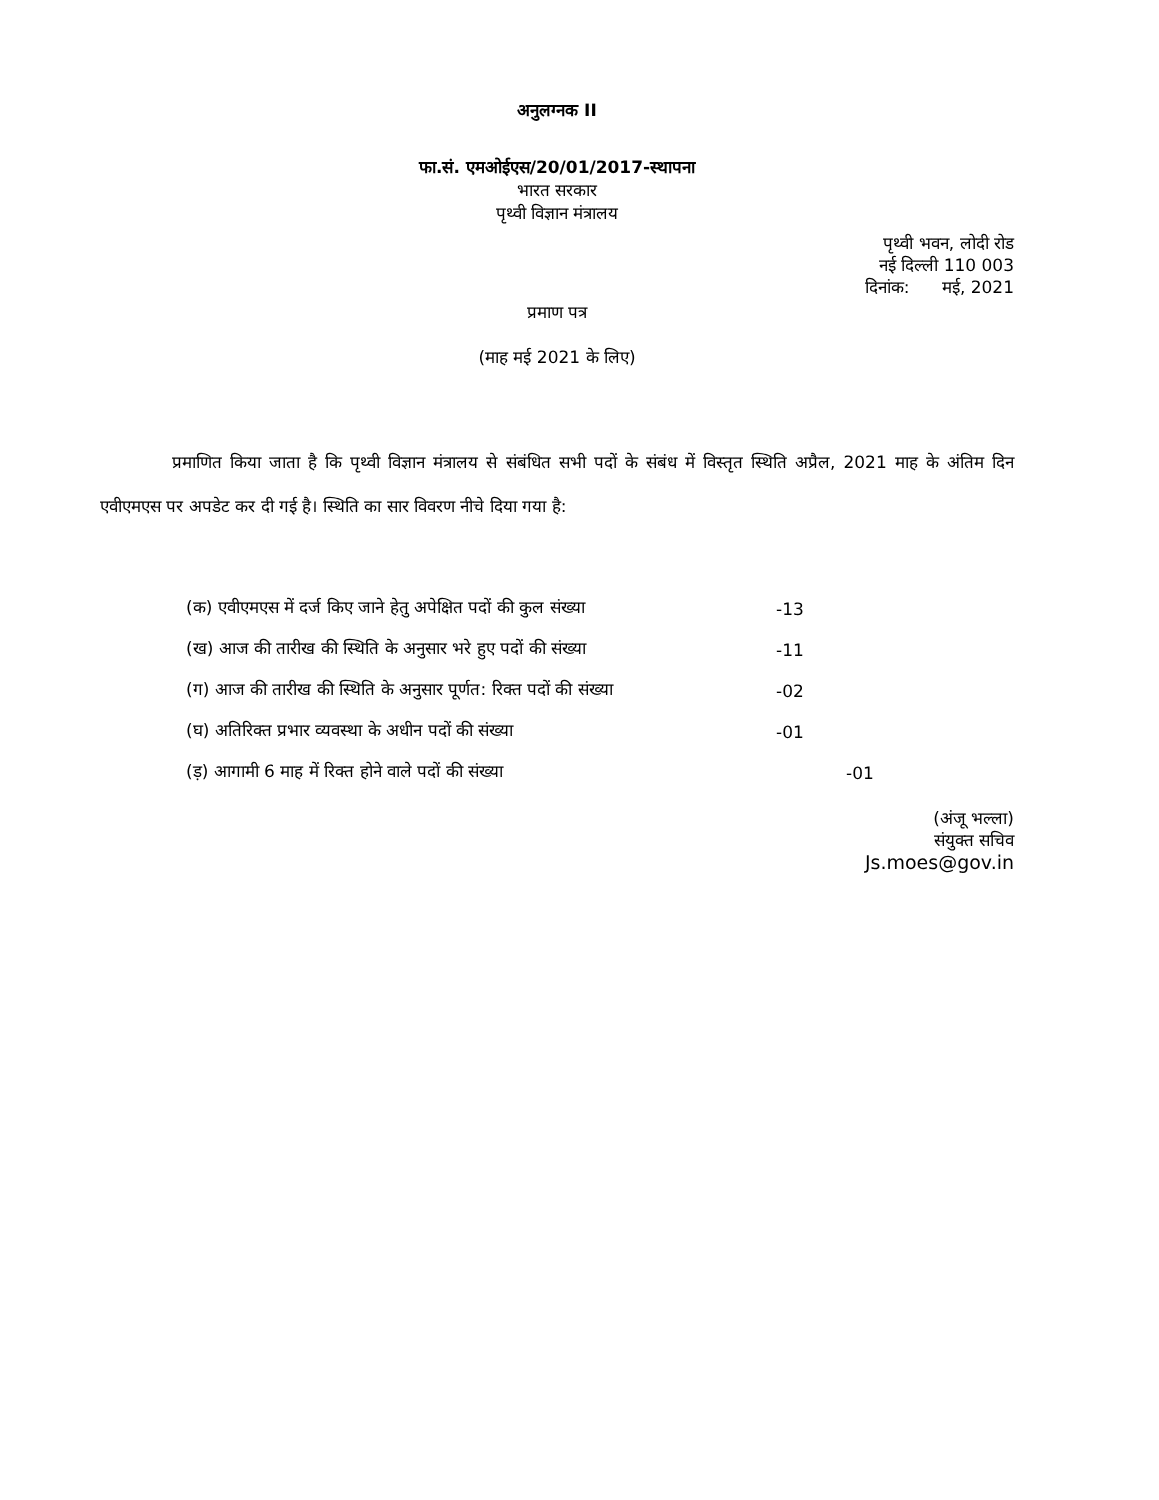अनुलग्नक II
फा.सं. एमओईएस/20/01/2017-स्थापना
भारत सरकार
पृथ्वी विज्ञान मंत्रालय
पृथ्वी भवन, लोदी रोड
नई दिल्ली 110 003
दिनांक: मई, 2021
प्रमाण पत्र
(माह मई 2021 के लिए)
प्रमाणित किया जाता है कि पृथ्वी विज्ञान मंत्रालय से संबंधित सभी पदों के संबंध में विस्तृत स्थिति अप्रैल, 2021 माह के अंतिम दिन एवीएमएस पर अपडेट कर दी गई है। स्थिति का सार विवरण नीचे दिया गया है:
(क) एवीएमएस में दर्ज किए जाने हेतु अपेक्षित पदों की कुल संख्या -13
(ख) आज की तारीख की स्थिति के अनुसार भरे हुए पदों की संख्या -11
(ग) आज की तारीख की स्थिति के अनुसार पूर्णत: रिक्त पदों की संख्या -02
(घ) अतिरिक्त प्रभार व्यवस्था के अधीन पदों की संख्या -01
(ड़) आगामी 6 माह में रिक्त होने वाले पदों की संख्या -01
(अंजू भल्ला)
संयुक्त सचिव
Js.moes@gov.in